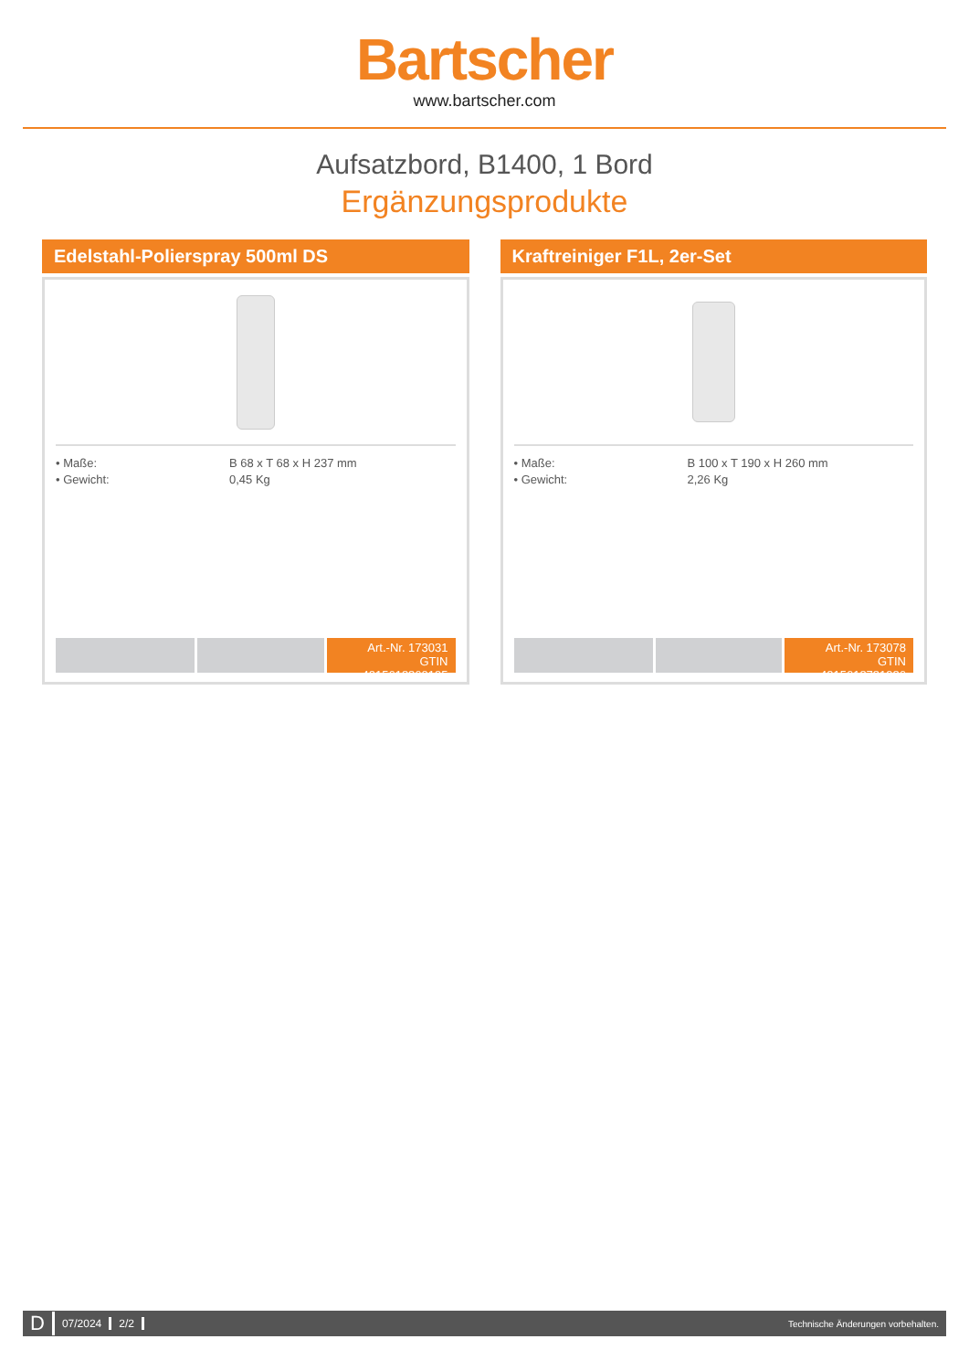Bartscher
www.bartscher.com
Aufsatzbord, B1400, 1 Bord
Ergänzungsprodukte
Edelstahl-Polierspray 500ml DS
• Maße: B 68 x T 68 x H 237 mm • Gewicht: 0,45 Kg
Art.-Nr. 173031
GTIN 4015613360195
Kraftreiniger F1L, 2er-Set
• Maße: B 100 x T 190 x H 260 mm • Gewicht: 2,26 Kg
Art.-Nr. 173078
GTIN 4015613731926
D 07/2024 2/2 Technische Änderungen vorbehalten.